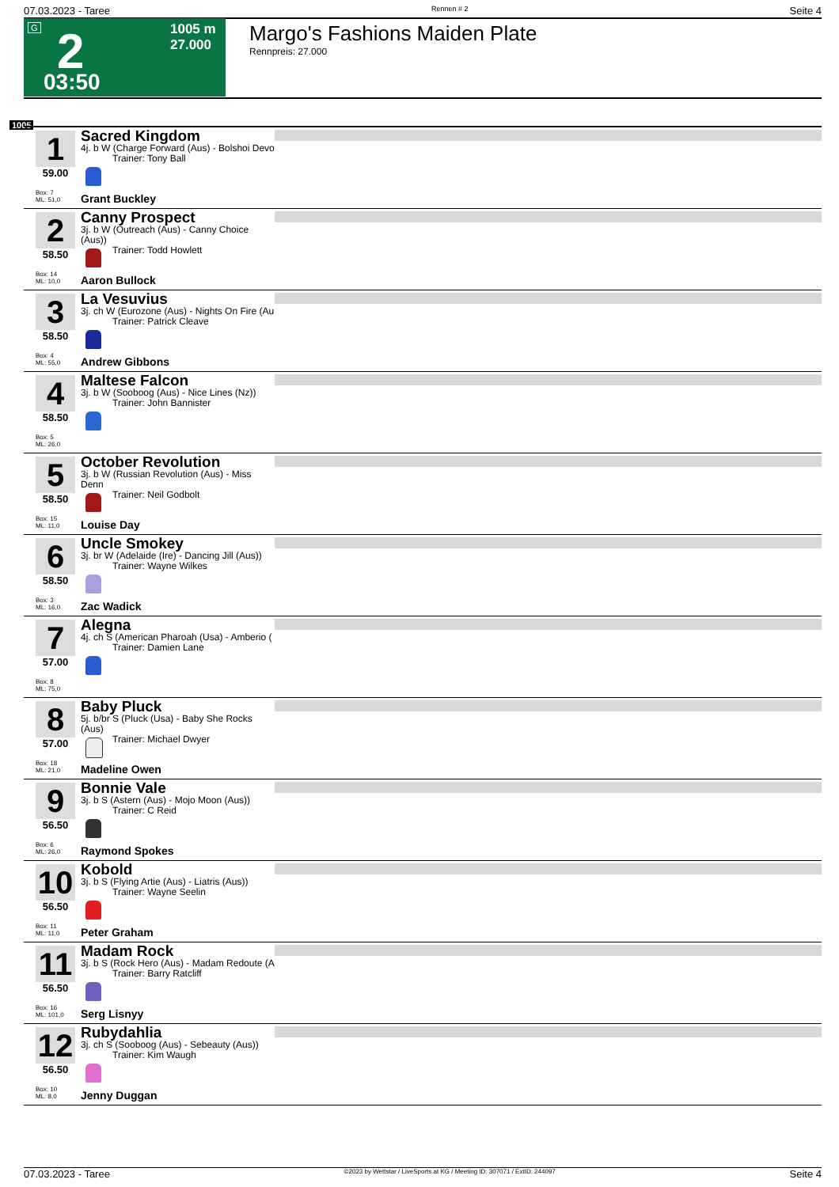07.03.2023 - Taree Rennen # 2 Seite 4
G 2
1005 m
27.000
03:50
Margo's Fashions Maiden Plate
Rennpreis: 27.000
1005
1
59.00
Box: 7
ML: 51,0
Sacred Kingdom
4j. b W (Charge Forward (Aus) - Bolshoi Devo
Trainer: Tony Ball
Grant Buckley
2
58.50
Box: 14
ML: 10,0
Canny Prospect
3j. b W (Outreach (Aus) - Canny Choice (Aus))
Trainer: Todd Howlett
Aaron Bullock
3
58.50
Box: 4
ML: 55,0
La Vesuvius
3j. ch W (Eurozone (Aus) - Nights On Fire (Au
Trainer: Patrick Cleave
Andrew Gibbons
4
58.50
Box: 5
ML: 26,0
Maltese Falcon
3j. b W (Sooboog (Aus) - Nice Lines (Nz))
Trainer: John Bannister
5
58.50
Box: 15
ML: 11,0
October Revolution
3j. b W (Russian Revolution (Aus) - Miss Denn
Trainer: Neil Godbolt
Louise Day
6
58.50
Box: 3
ML: 16,0
Uncle Smokey
3j. br W (Adelaide (Ire) - Dancing Jill (Aus))
Trainer: Wayne Wilkes
Zac Wadick
7
57.00
Box: 8
ML: 75,0
Alegna
4j. ch S (American Pharoah (Usa) - Amberio (
Trainer: Damien Lane
8
57.00
Box: 18
ML: 21,0
Baby Pluck
5j. b/br S (Pluck (Usa) - Baby She Rocks (Aus)
Trainer: Michael Dwyer
Madeline Owen
9
56.50
Box: 6
ML: 26,0
Bonnie Vale
3j. b S (Astern (Aus) - Mojo Moon (Aus))
Trainer: C Reid
Raymond Spokes
10
56.50
Box: 11
ML: 11,0
Kobold
3j. b S (Flying Artie (Aus) - Liatris (Aus))
Trainer: Wayne Seelin
Peter Graham
11
56.50
Box: 16
ML: 101,0
Madam Rock
3j. b S (Rock Hero (Aus) - Madam Redoute (A
Trainer: Barry Ratcliff
Serg Lisnyy
12
56.50
Box: 10
ML: 8,0
Rubydahlia
3j. ch S (Sooboog (Aus) - Sebeauty (Aus))
Trainer: Kim Waugh
Jenny Duggan
07.03.2023 - Taree ©2023 by Wettstar / LiveSports.at KG / Meeting ID: 307071 / ExtID: 244097 Seite 4